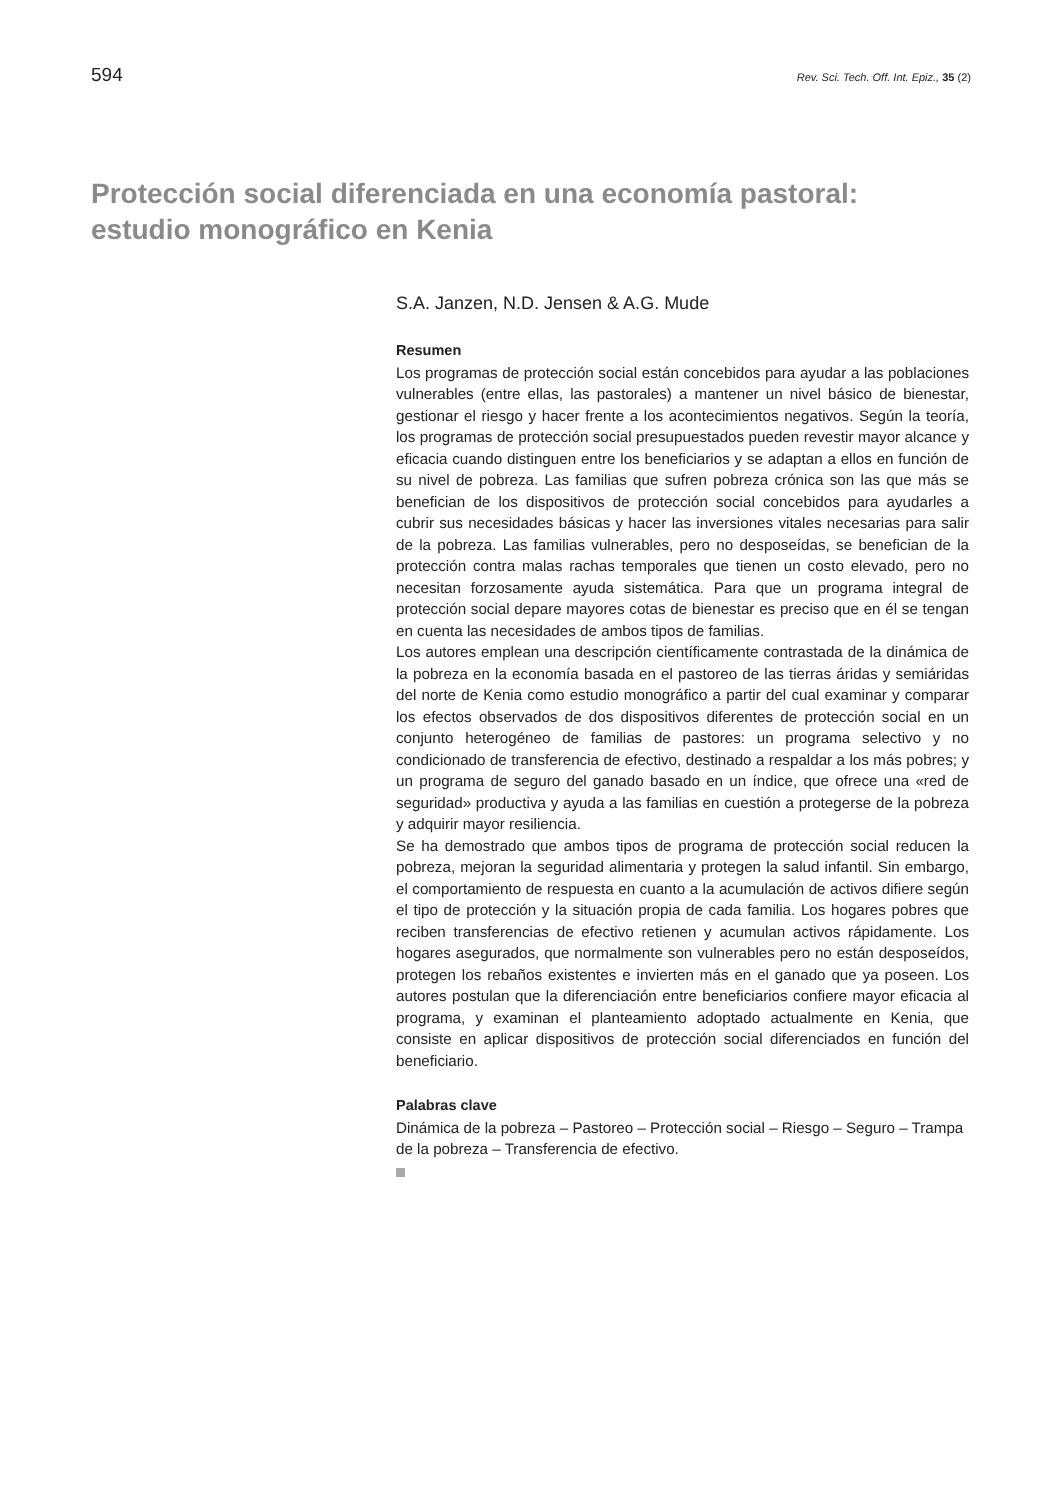594 Rev. Sci. Tech. Off. Int. Epiz., 35 (2)
Protección social diferenciada en una economía pastoral:
estudio monográfico en Kenia
S.A. Janzen, N.D. Jensen & A.G. Mude
Resumen
Los programas de protección social están concebidos para ayudar a las poblaciones vulnerables (entre ellas, las pastorales) a mantener un nivel básico de bienestar, gestionar el riesgo y hacer frente a los acontecimientos negativos. Según la teoría, los programas de protección social presupuestados pueden revestir mayor alcance y eficacia cuando distinguen entre los beneficiarios y se adaptan a ellos en función de su nivel de pobreza. Las familias que sufren pobreza crónica son las que más se benefician de los dispositivos de protección social concebidos para ayudarles a cubrir sus necesidades básicas y hacer las inversiones vitales necesarias para salir de la pobreza. Las familias vulnerables, pero no desposeídas, se benefician de la protección contra malas rachas temporales que tienen un costo elevado, pero no necesitan forzosamente ayuda sistemática. Para que un programa integral de protección social depare mayores cotas de bienestar es preciso que en él se tengan en cuenta las necesidades de ambos tipos de familias.
Los autores emplean una descripción científicamente contrastada de la dinámica de la pobreza en la economía basada en el pastoreo de las tierras áridas y semiáridas del norte de Kenia como estudio monográfico a partir del cual examinar y comparar los efectos observados de dos dispositivos diferentes de protección social en un conjunto heterogéneo de familias de pastores: un programa selectivo y no condicionado de transferencia de efectivo, destinado a respaldar a los más pobres; y un programa de seguro del ganado basado en un índice, que ofrece una «red de seguridad» productiva y ayuda a las familias en cuestión a protegerse de la pobreza y adquirir mayor resiliencia.
Se ha demostrado que ambos tipos de programa de protección social reducen la pobreza, mejoran la seguridad alimentaria y protegen la salud infantil. Sin embargo, el comportamiento de respuesta en cuanto a la acumulación de activos difiere según el tipo de protección y la situación propia de cada familia. Los hogares pobres que reciben transferencias de efectivo retienen y acumulan activos rápidamente. Los hogares asegurados, que normalmente son vulnerables pero no están desposeídos, protegen los rebaños existentes e invierten más en el ganado que ya poseen. Los autores postulan que la diferenciación entre beneficiarios confiere mayor eficacia al programa, y examinan el planteamiento adoptado actualmente en Kenia, que consiste en aplicar dispositivos de protección social diferenciados en función del beneficiario.
Palabras clave
Dinámica de la pobreza – Pastoreo – Protección social – Riesgo – Seguro – Trampa de la pobreza – Transferencia de efectivo.